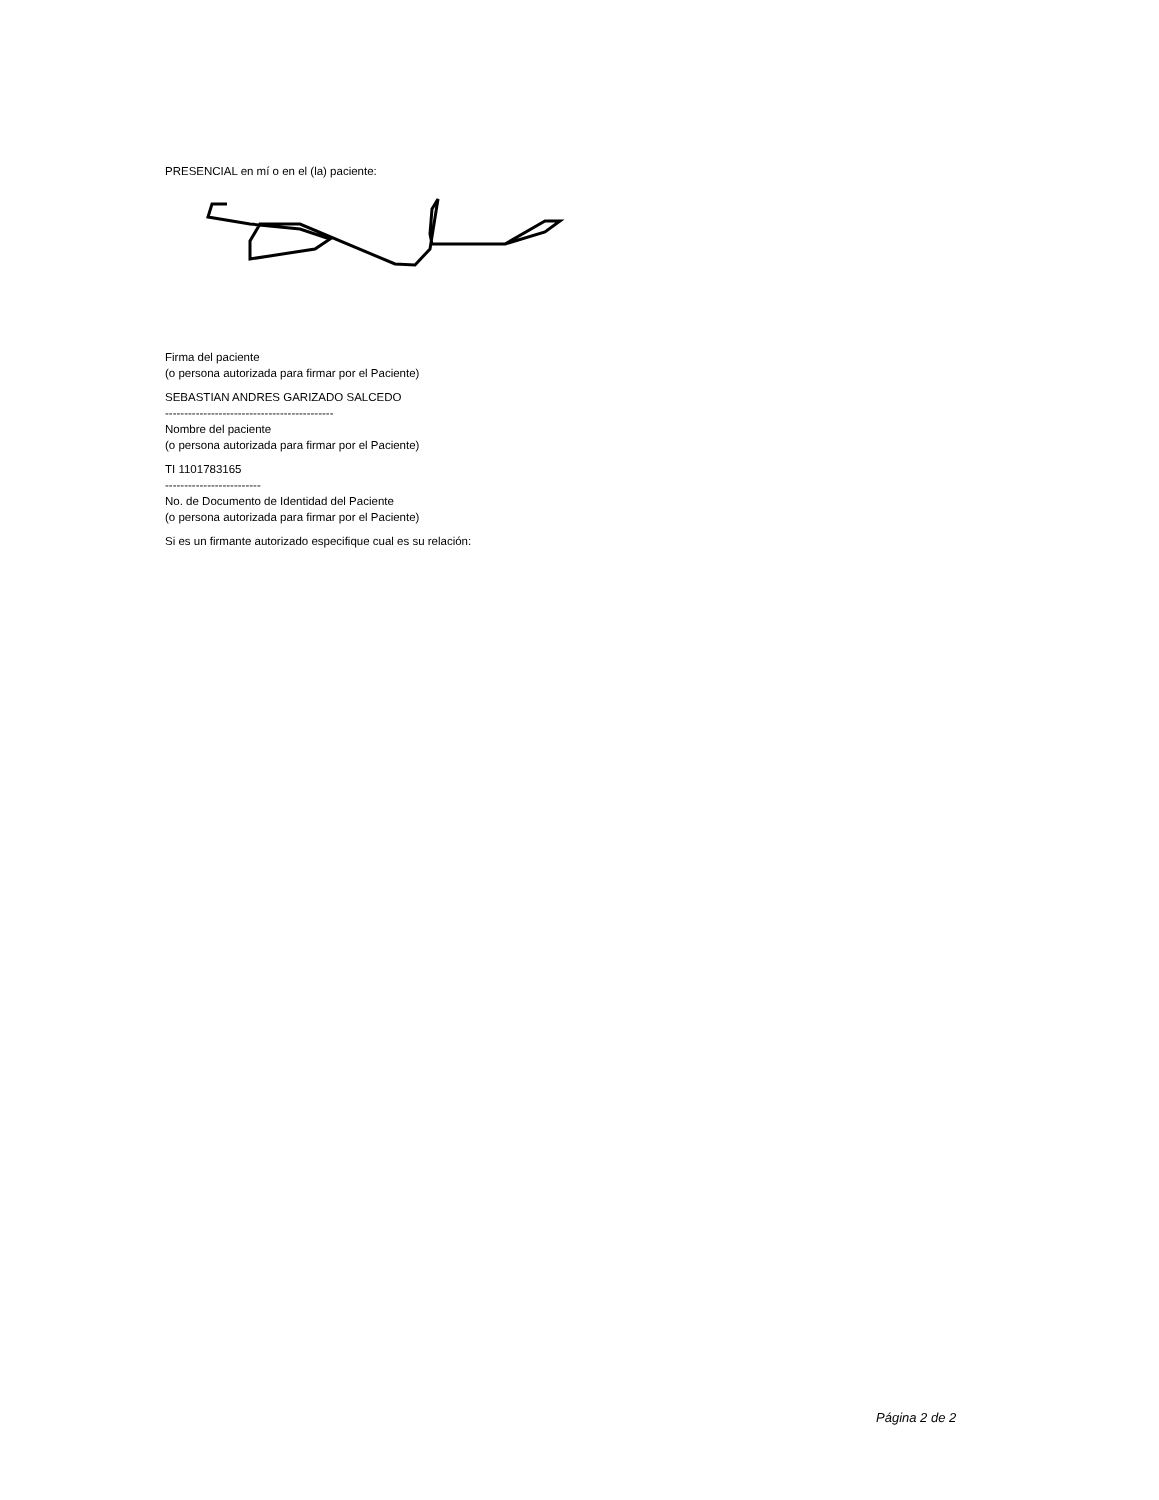PRESENCIAL en mí o en el (la) paciente:
Firma del paciente
(o persona autorizada para firmar por el Paciente)
SEBASTIAN ANDRES GARIZADO SALCEDO
--------------------------------------------
Nombre del paciente
(o persona autorizada para firmar por el Paciente)
TI 1101783165
-------------------------
No. de Documento de Identidad del Paciente
(o persona autorizada para firmar por el Paciente)
Si es un firmante autorizado especifique cual es su relación:
Página 2 de 2